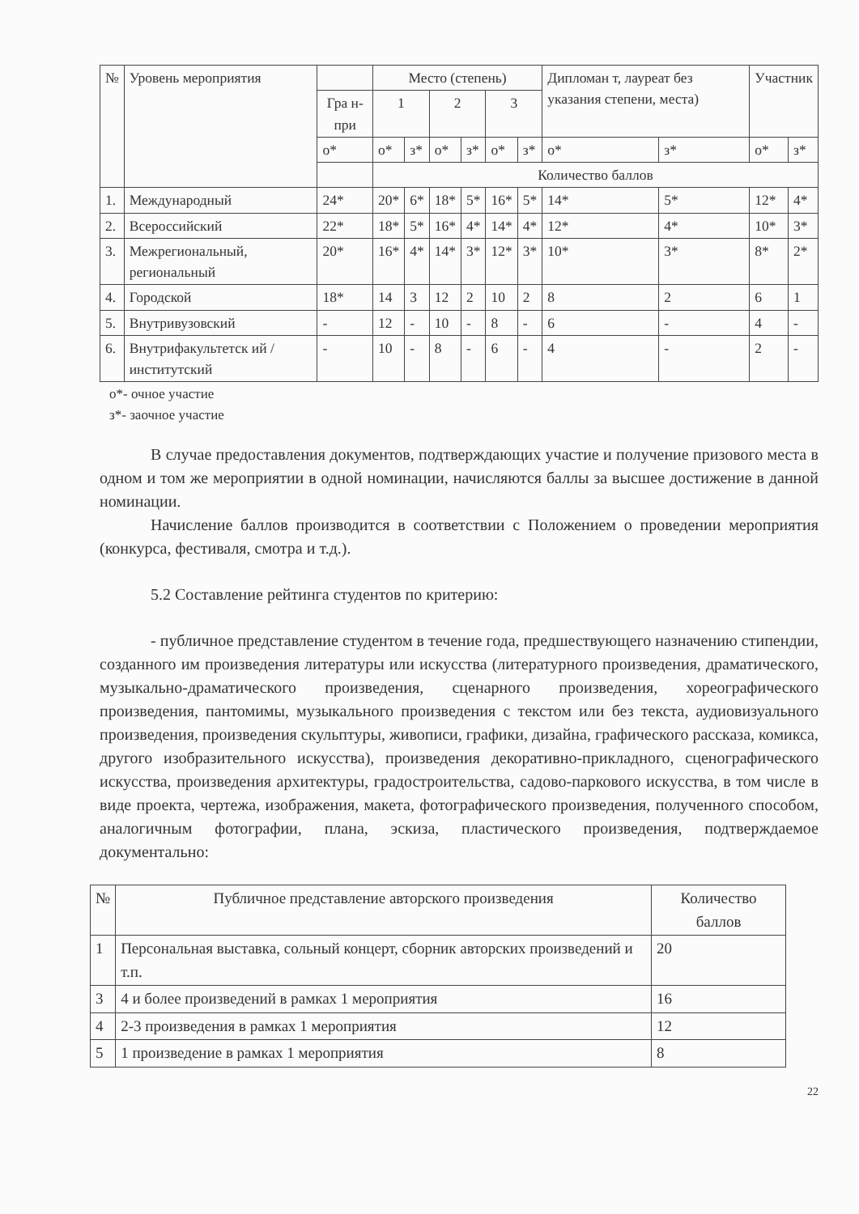| № | Уровень мероприятия | | Место (степень) | | | | | | Дипломан т, лауреат без указания степени, места) | | Участник | |
| --- | --- | --- | --- | --- | --- | --- | --- | --- | --- | --- | --- | --- |
| | | Гра н- при | 1 | | 2 | | 3 | | | | | |
| | | о* | о* | з* | о* | з* | о* | з* | о* | з* | о* | з* |
| | | | Количество баллов | | | | | | | | | |
| 1. | Международный | 24* | 20* | 6* | 18* | 5* | 16* | 5* | 14* | 5* | 12* | 4* |
| 2. | Всероссийский | 22* | 18* | 5* | 16* | 4* | 14* | 4* | 12* | 4* | 10* | 3* |
| 3. | Межрегиональный, региональный | 20* | 16* | 4* | 14* | 3* | 12* | 3* | 10* | 3* | 8* | 2* |
| 4. | Городской | 18* | 14 | 3 | 12 | 2 | 10 | 2 | 8 | 2 | 6 | 1 |
| 5. | Внутривузовский | - | 12 | - | 10 | - | 8 | - | 6 | - | 4 | - |
| 6. | Внутрифакультетск ий / институтский | - | 10 | - | 8 | - | 6 | - | 4 | - | 2 | - |
о*- очное участие
з*- заочное участие
В случае предоставления документов, подтверждающих участие и получение призового места в одном и том же мероприятии в одной номинации, начисляются баллы за высшее достижение в данной номинации.
Начисление баллов производится в соответствии с Положением о проведении мероприятия (конкурса, фестиваля, смотра и т.д.).
5.2 Составление рейтинга студентов по критерию:
- публичное представление студентом в течение года, предшествующего назначению стипендии, созданного им произведения литературы или искусства (литературного произведения, драматического, музыкально-драматического произведения, сценарного произведения, хореографического произведения, пантомимы, музыкального произведения с текстом или без текста, аудиовизуального произведения, произведения скульптуры, живописи, графики, дизайна, графического рассказа, комикса, другого изобразительного искусства), произведения декоративно-прикладного, сценографического искусства, произведения архитектуры, градостроительства, садово-паркового искусства, в том числе в виде проекта, чертежа, изображения, макета, фотографического произведения, полученного способом, аналогичным фотографии, плана, эскиза, пластического произведения, подтверждаемое документально:
| № | Публичное представление авторского произведения | Количество баллов |
| --- | --- | --- |
| 1 | Персональная выставка, сольный концерт, сборник авторских произведений и т.п. | 20 |
| 3 | 4 и более произведений в рамках 1 мероприятия | 16 |
| 4 | 2-3 произведения в рамках 1 мероприятия | 12 |
| 5 | 1 произведение в рамках 1 мероприятия | 8 |
22